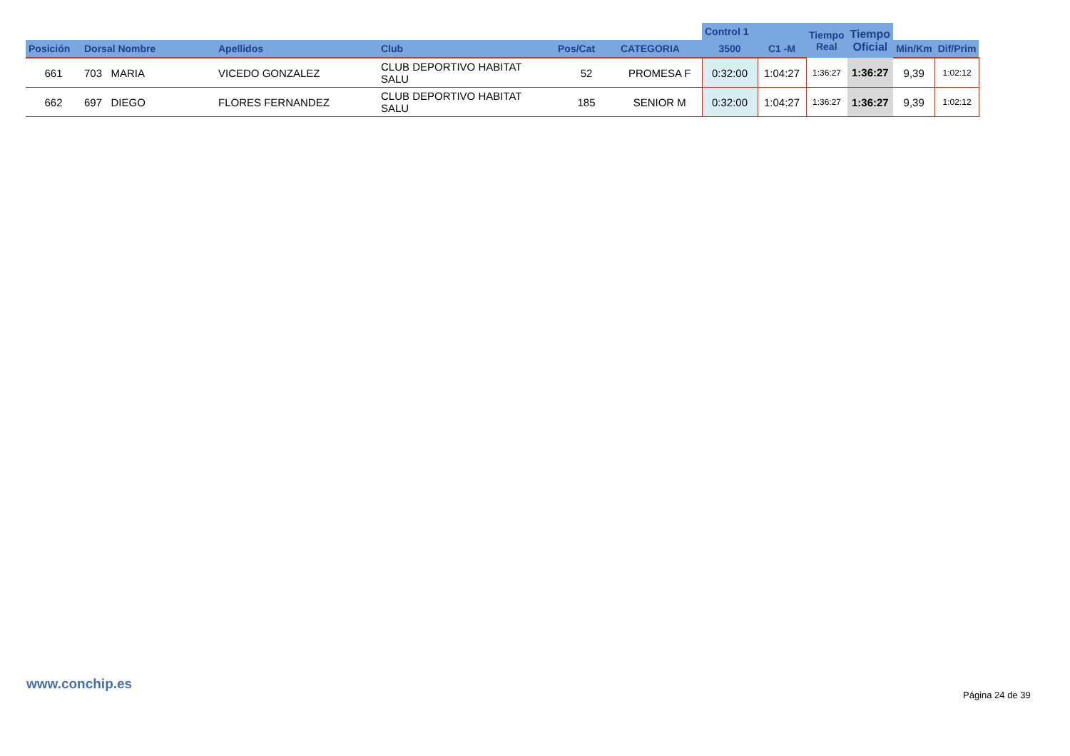| | | | | | | Control 1 | | Tiempo Real | Tiempo Oficial | | |
| --- | --- | --- | --- | --- | --- | --- | --- | --- | --- | --- | --- |
| Posición | Dorsal Nombre | Apellidos | Club | Pos/Cat | CATEGORIA | 3500 | C1 -M | | | Min/Km | Dif/Prim |
| 661 | 703 MARIA | VICEDO GONZALEZ | CLUB DEPORTIVO HABITAT SALU | 52 | PROMESA F | 0:32:00 | 1:04:27 | 1:36:27 | 1:36:27 | 9,39 | 1:02:12 |
| 662 | 697 DIEGO | FLORES FERNANDEZ | CLUB DEPORTIVO HABITAT SALU | 185 | SENIOR M | 0:32:00 | 1:04:27 | 1:36:27 | 1:36:27 | 9,39 | 1:02:12 |
www.conchip.es
Página 24 de 39